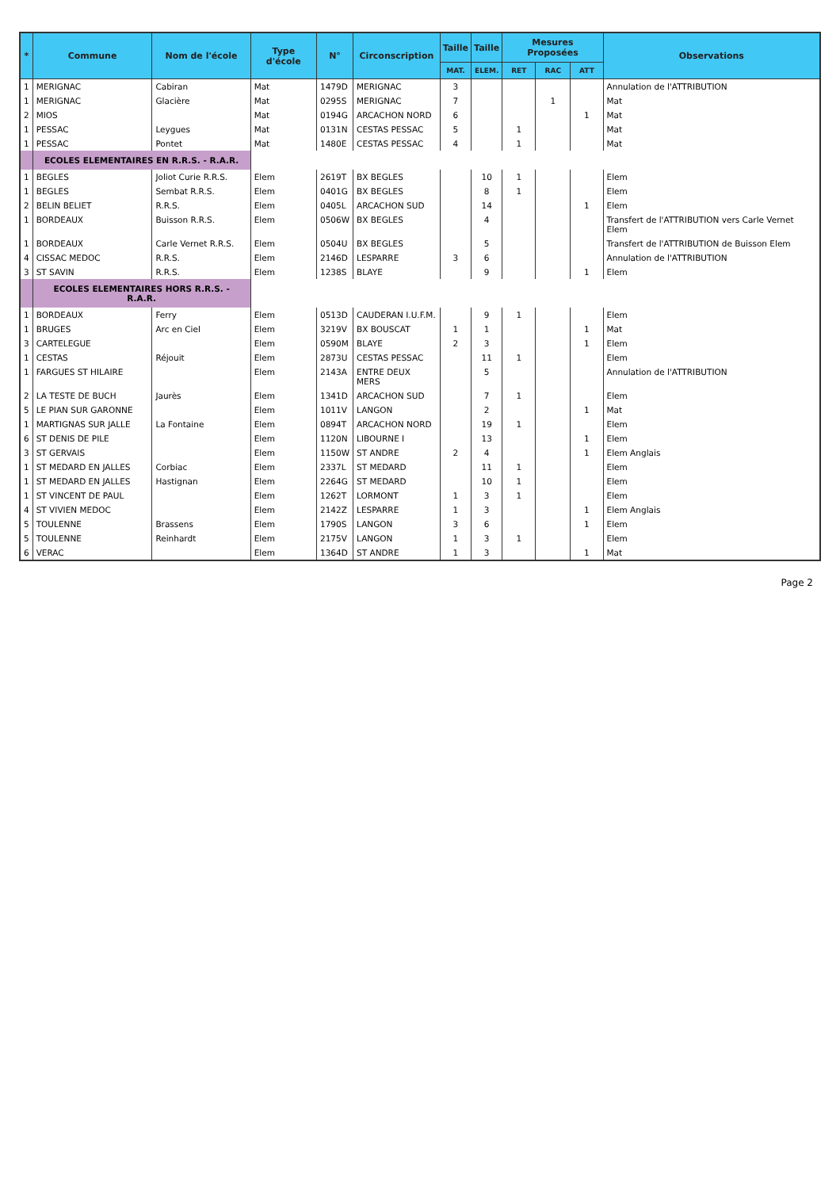| * | Commune | Nom de l'école | Type d'école | N° | Circonscription | Taille | Taille | Mesures Proposées | | | Observations |
| --- | --- | --- | --- | --- | --- | --- | --- | --- | --- | --- | --- |
| | | | | | | MAT. | ELEM. | RET | RAC | ATT | |
| 1 | MERIGNAC | Cabiran | Mat | 1479D | MERIGNAC | 3 | | | | | Annulation de l'ATTRIBUTION |
| 1 | MERIGNAC | Glacière | Mat | 0295S | MERIGNAC | 7 | | | 1 | | Mat |
| 2 | MIOS | | Mat | 0194G | ARCACHON NORD | 6 | | | | 1 | Mat |
| 1 | PESSAC | Leygues | Mat | 0131N | CESTAS PESSAC | 5 | | 1 | | | Mat |
| 1 | PESSAC | Pontet | Mat | 1480E | CESTAS PESSAC | 4 | | 1 | | | Mat |
| | ECOLES ELEMENTAIRES EN R.R.S. - R.A.R. | | | | | | | | | | |
| 1 | BEGLES | Joliot Curie R.R.S. | Elem | 2619T | BX BEGLES | | 10 | 1 | | | Elem |
| 1 | BEGLES | Sembat R.R.S. | Elem | 0401G | BX BEGLES | | 8 | 1 | | | Elem |
| 2 | BELIN BELIET | R.R.S. | Elem | 0405L | ARCACHON SUD | | 14 | | | 1 | Elem |
| 1 | BORDEAUX | Buisson R.R.S. | Elem | 0506W | BX BEGLES | | 4 | | | | Transfert de l'ATTRIBUTION vers Carle Vernet Elem |
| 1 | BORDEAUX | Carle Vernet R.R.S. | Elem | 0504U | BX BEGLES | | 5 | | | | Transfert de l'ATTRIBUTION de Buisson Elem |
| 4 | CISSAC MEDOC | R.R.S. | Elem | 2146D | LESPARRE | 3 | 6 | | | | Annulation de l'ATTRIBUTION |
| 3 | ST SAVIN | R.R.S. | Elem | 1238S | BLAYE | | 9 | | | 1 | Elem |
| | ECOLES ELEMENTAIRES HORS R.R.S. - R.A.R. | | | | | | | | | | |
| 1 | BORDEAUX | Ferry | Elem | 0513D | CAUDERAN I.U.F.M. | | 9 | 1 | | | Elem |
| 1 | BRUGES | Arc en Ciel | Elem | 3219V | BX BOUSCAT | 1 | 1 | | | 1 | Mat |
| 3 | CARTELEGUE | | Elem | 0590M | BLAYE | 2 | 3 | | | 1 | Elem |
| 1 | CESTAS | Réjouit | Elem | 2873U | CESTAS PESSAC | | 11 | 1 | | | Elem |
| 1 | FARGUES ST HILAIRE | | Elem | 2143A | ENTRE DEUX MERS | | 5 | | | | Annulation de l'ATTRIBUTION |
| 2 | LA TESTE DE BUCH | Jaurès | Elem | 1341D | ARCACHON SUD | | 7 | 1 | | | Elem |
| 5 | LE PIAN SUR GARONNE | | Elem | 1011V | LANGON | | 2 | | | 1 | Mat |
| 1 | MARTIGNAS SUR JALLE | La Fontaine | Elem | 0894T | ARCACHON NORD | | 19 | 1 | | | Elem |
| 6 | ST DENIS DE PILE | | Elem | 1120N | LIBOURNE I | | 13 | | | 1 | Elem |
| 3 | ST GERVAIS | | Elem | 1150W | ST ANDRE | 2 | 4 | | | 1 | Elem Anglais |
| 1 | ST MEDARD EN JALLES | Corbiac | Elem | 2337L | ST MEDARD | | 11 | 1 | | | Elem |
| 1 | ST MEDARD EN JALLES | Hastignan | Elem | 2264G | ST MEDARD | | 10 | 1 | | | Elem |
| 1 | ST VINCENT DE PAUL | | Elem | 1262T | LORMONT | 1 | 3 | 1 | | | Elem |
| 4 | ST VIVIEN MEDOC | | Elem | 2142Z | LESPARRE | 1 | 3 | | | 1 | Elem Anglais |
| 5 | TOULENNE | Brassens | Elem | 1790S | LANGON | 3 | 6 | | | 1 | Elem |
| 5 | TOULENNE | Reinhardt | Elem | 2175V | LANGON | 1 | 3 | 1 | | | Elem |
| 6 | VERAC | | Elem | 1364D | ST ANDRE | 1 | 3 | | | 1 | Mat |
Page 2